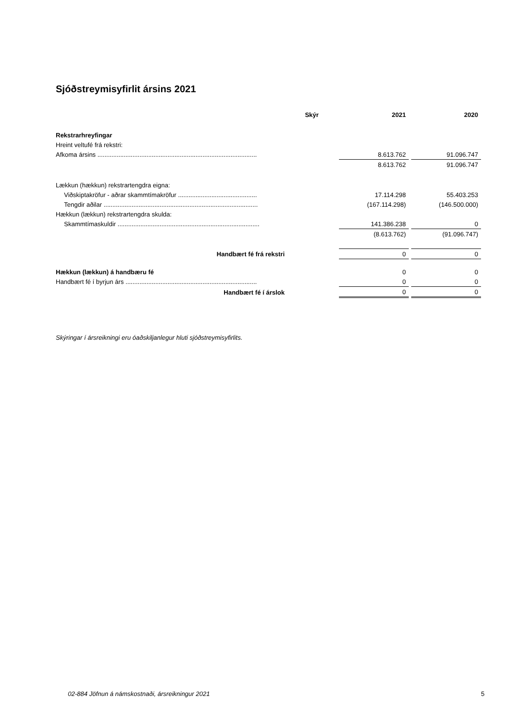Sjóðstreymisyfirlit ársins 2021
| | Skýr | 2021 | | 2020 |
| Rekstrarhreyfingar | | | | |
| Hreint veltufé frá rekstri: | | | | |
| Afkoma ársins ........................................................................................... | | 8.613.762 | | 91.096.747 |
| | | 8.613.762 | | 91.096.747 |
| Lækkun (hækkun) rekstrartengdra eigna: | | | | |
| Viðskiptakröfur - aðrar skammtímakröfur ............................................. | | 17.114.298 | | 55.403.253 |
| Tengdir aðilar ........................................................................................ | | (167.114.298) | | (146.500.000) |
| Hækkun (lækkun) rekstrartengdra skulda: | | | | |
| Skammtímaskuldir ................................................................................. | | 141.386.238 | | 0 |
| | | (8.613.762) | | (91.096.747) |
| Handbært fé frá rekstri | | 0 | | 0 |
| Hækkun (lækkun) á handbæru fé | | 0 | | 0 |
| Handbært fé í byrjun árs ........................................................................... | | 0 | | 0 |
| Handbært fé í árslok | | 0 | | 0 |
Skýringar í ársreikningi eru óaðskiljanlegur hluti sjóðstreymisyfirlits.
02-884 Jöfnun á námskostnaði, ársreikningur 2021
5